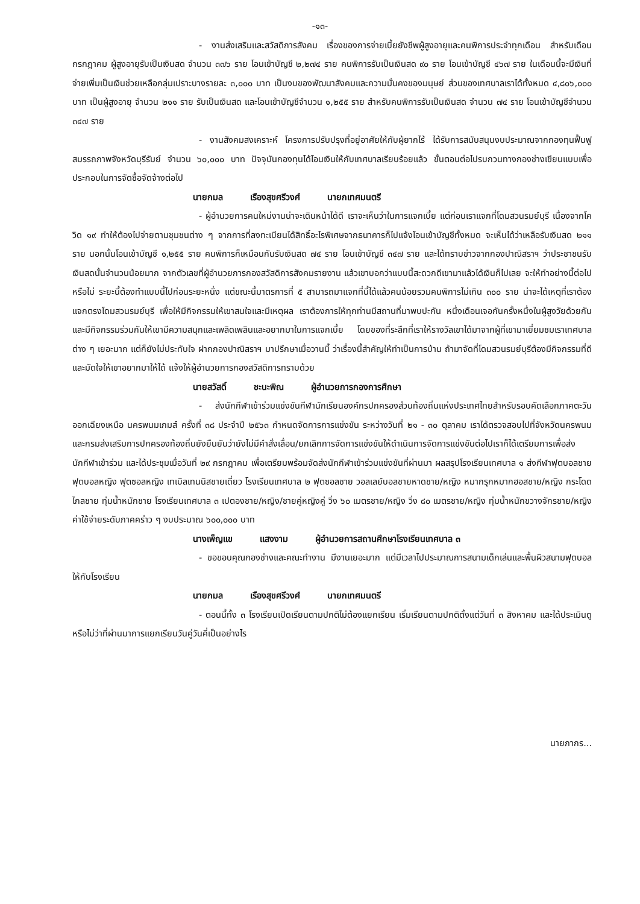-๑๓-
- งานส่งเสริมและสวัสดิการสังคม เรื่องของการจ่ายเบี้ยยังชีพผู้สูงอายุและคนพิการประจำทุกเดือน สำหรับเดือนกรกฎาคม ผู้สูงอายุรับเป็นเงินสด จำนวน ๓๗๖ ราย โอนเข้าบัญชี ๒,๒๗๔ ราย คนพิการรับเป็นเงินสด ๙๐ ราย โอนเข้าบัญชี ๔๖๗ ราย ในเดือนนี้จะมีเงินที่จ่ายเพิ่มเป็นเงินช่วยเหลือกลุ่มเปราะบางรายละ ๓,๐๐๐ บาท เป็นงบของพัฒนาสังคมและความมั่นคงของมนุษย์ ส่วนของเทศบาลเราได้ทั้งหมด ๔,๘๐๖,๐๐๐ บาท เป็นผู้สูงอายุ จำนวน ๒๑๑ ราย รับเป็นเงินสด และโอนเข้าบัญชีจำนวน ๑,๒๕๕ ราย สำหรับคนพิการรับเป็นเงินสด จำนวน ๗๔ ราย โอนเข้าบัญชีจำนวน ๓๔๗ ราย
- งานสังคมสงเคราะห์ โครงการปรับปรุงที่อยู่อาศัยให้กับผู้ยากไร้ ได้รับการสนับสนุนงบประมาณจากกองทุนฟื้นฟูสมรรถภาพจังหวัดบุรีรัมย์ จำนวน ๖๐,๐๐๐ บาท ปัจจุบันกองทุนได้โอนเงินให้กับเทศบาลเรียบร้อยแล้ว ขั้นตอนต่อไปรบกวนทางกองช่างเขียนแบบเพื่อประกอบในการจัดซื้อจัดจ้างต่อไป
นายกมล เรืองสุขศรีวงศ์ นายกเทศมนตรี
- ผู้อำนวยการคนใหม่งานน่าจะเดินหน้าได้ดี เราจะเห็นว่าในการแจกเบี้ย แต่ก่อนเราแจกที่โดมสวนรมย์บุรี เนื่องจากโควิด ๑๙ ทำให้ต้องไปจ่ายตามชุมชนต่าง ๆ จากการที่ลงทะเบียนได้สิทธิ์อะไรพิเศษจากธนาคารก็ไปแจ้งโอนเข้าบัญชีทั้งหมด จะเห็นได้ว่าเหลือรับเงินสด ๒๑๑ ราย นอกนั้นโอนเข้าบัญชี ๑,๒๕๕ ราย คนพิการก็เหมือนกันรับเงินสด ๗๔ ราย โอนเข้าบัญชี ๓๔๗ ราย และได้ทราบข่าวจากกองปาณิสราฯ ว่าประชาชนรับเงินสดนั้นจำนวนน้อยมาก จากตัวเลขที่ผู้อำนวยการกองสวัสดิการสังคมรายงาน แล้วเขาบอกว่าแบบนี้สะดวกดีเขามาแล้วได้เงินก็ไปเลย จะให้ทำอย่างนี้ต่อไปหรือไม่ ระยะนี้ต้องทำแบบนี้ไปก่อนระยะหนึ่ง แต่ขณะนี้มาตรการที่ ๕ สามารถมาแจกที่นี้ได้แล้วคนน้อยรวมคนพิการไม่เกิน ๓๐๐ ราย น่าจะได้เหตุที่เราต้องแจกตรงโดมสวนรมย์บุรี เพื่อให้มีกิจกรรมให้เขาสนใจและมีเหตุผล เราต้องการให้ทุกท่านมีสถานที่มาพบปะกัน หนึ่งเดือนเจอกันครั้งหนึ่งในผู้สูงวัยด้วยกัน และมีกิจกรรมร่วมกันให้เขามีความสนุกและเพลิดเพลินและอยากมาในการแจกเบี้ย โดยของที่ระลึกที่เราให้รางวัลเขาได้มาจากผู้ที่เขามาเยี่ยมชมเราเทศบาลต่าง ๆ เยอะมาก แต่ก็ยังไม่ประทับใจ ฝากกองปาณิสราฯ มาปรึกษาเมื่อวานนี้ ว่าเรื่องนี้สำคัญให้ทำเป็นการบ้าน ถ้ามาจัดที่โดมสวนรมย์บุรีต้องมีกิจกรรมที่ดีและมัดใจให้เขาอยากมาให้ได้ แจ้งให้ผู้อำนวยการกองสวัสดิการทราบด้วย
นายสวัสดิ์ ชะนะพิณ ผู้อำนวยการกองการศึกษา
- ส่งนักกีฬาเข้าร่วมแข่งขันกีฬานักเรียนองค์กรปกครองส่วนท้องถิ่นแห่งประเทศไทยสำหรับรอบคัดเลือกภาคตะวันออกเฉียงเหนือ นครพนมเกมส์ ครั้งที่ ๓๘ ประจำปี ๒๕๖๓ กำหนดจัดการการแข่งขัน ระหว่างวันที่ ๒๑ - ๓๐ ตุลาคม เราได้ตรวจสอบไปที่จังหวัดนครพนมและกรมส่งเสริมการปกครองท้องถิ่นยังยืนยันว่ายังไม่มีคำสั่งเลื่อน/ยกเลิกการจัดการแข่งขันให้ดำเนินการจัดการแข่งขันต่อไปเราก็ได้เตรียมการเพื่อส่งนักกีฬาเข้าร่วม และได้ประชุมเมื่อวันที่ ๒๙ กรกฎาคม เพื่อเตรียมพร้อมจัดส่งนักกีฬาเข้าร่วมแข่งขันที่ผ่านมา ผลสรุปโรงเรียนเทศบาล ๑ ส่งกีฬาฟุตบอลชาย ฟุตบอลหญิง ฟุตซอลหญิง เทเบิลเทนนิสชายเดี่ยว โรงเรียนเทศบาล ๒ ฟุตซอลชาย วอลเลย์บอลชายหาดชาย/หญิง หมากรุกหมากฮอสชาย/หญิง กระโดดไกลชาย ทุ่มน้ำหนักชาย โรงเรียนเทศบาล ๓ เปตองชาย/หญิง/ชายคู่หญิงคู่ วิ่ง ๖๐ เมตรชาย/หญิง วิ่ง ๘๐ เมตรชาย/หญิง ทุ่มน้ำหนักขวางจักรชาย/หญิง ค่าใช้จ่ายระดับภาคคร่าว ๆ งบประมาณ ๖๐๐,๐๐๐ บาท
นางเพ็ญแข แสงงาม ผู้อำนวยการสถานศึกษาโรงเรียนเทศบาล ๓
- ขอขอบคุณกองช่างและคณะทำงาน มีงานเยอะมาก แต่มีเวลาไปประมาณการสนามเด็กเล่นและพื้นผิวสนามฟุตบอลให้กับโรงเรียน
นายกมล เรืองสุขศรีวงศ์ นายกเทศมนตรี
- ตอนนี้ทั้ง ๓ โรงเรียนเปิดเรียนตามปกติไม่ต้องแยกเรียน เริ่มเรียนตามปกติตั้งแต่วันที่ ๓ สิงหาคม และได้ประเมินดูหรือไม่ว่าที่ผ่านมาการแยกเรียนวันคู่วันคี่เป็นอย่างไร
นายภากร...